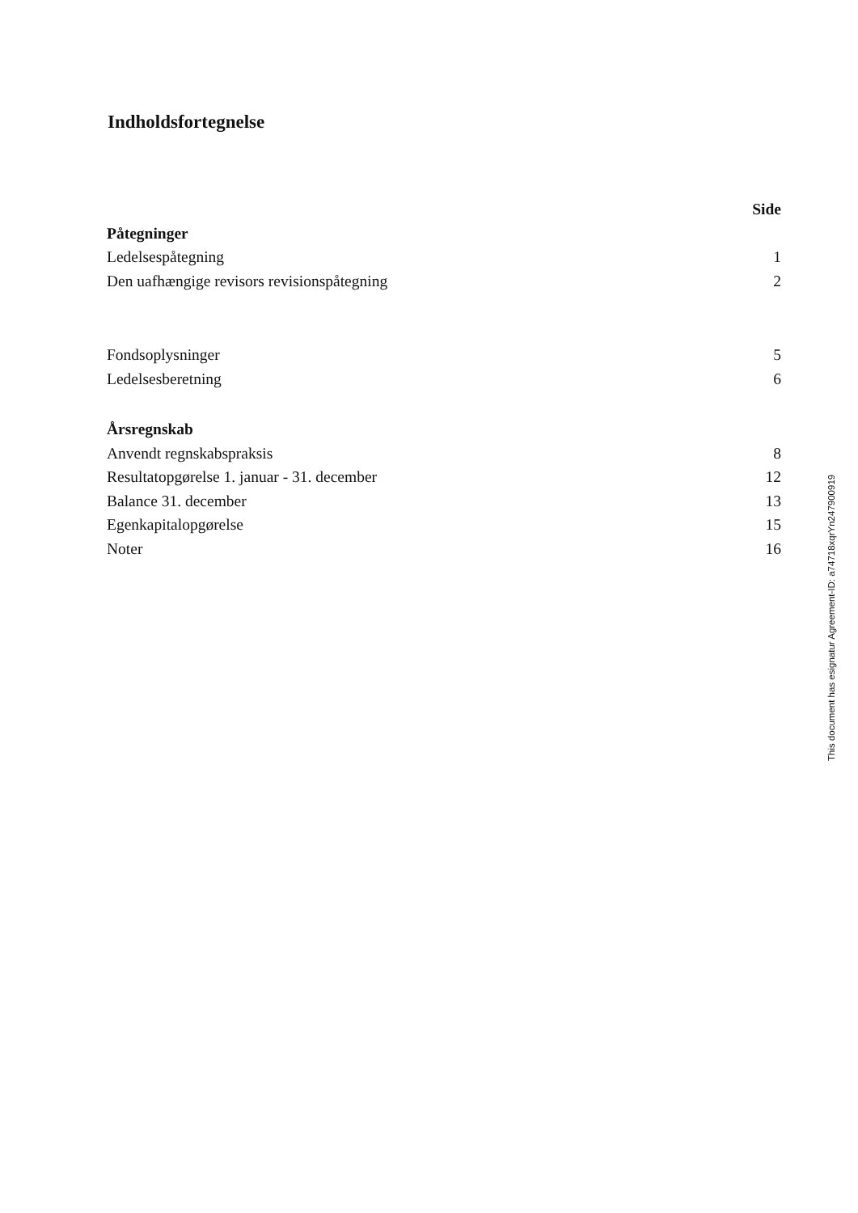Indholdsfortegnelse
Side
Påtegninger
Ledelsespåtegning 1
Den uafhængige revisors revisionspåtegning 2
Fondsoplysninger 5
Ledelsesberetning 6
Årsregnskab
Anvendt regnskabspraksis 8
Resultatopgørelse 1. januar - 31. december 12
Balance 31. december 13
Egenkapitalopgørelse 15
Noter 16
This document has esignatur Agreement-ID: a74718xqrYn247900919